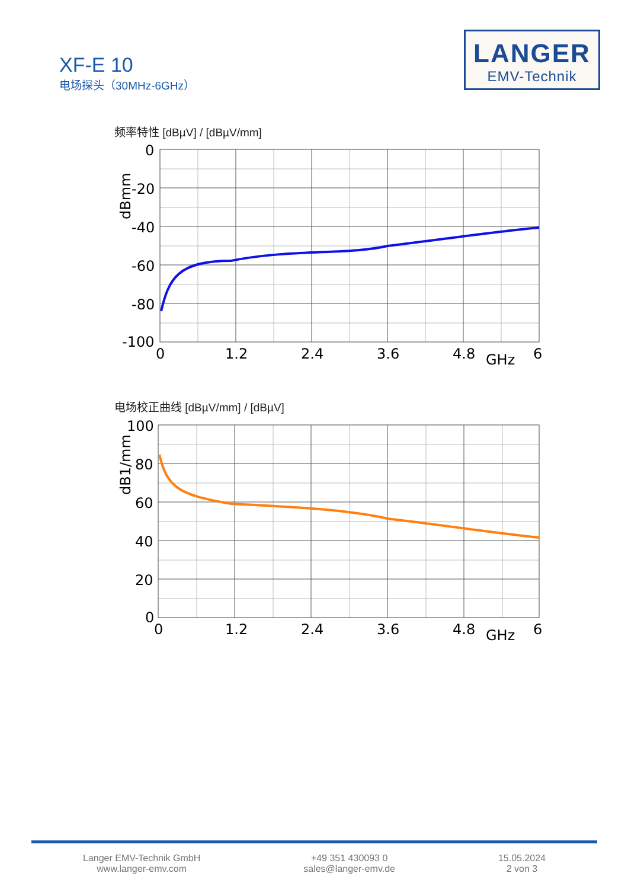XF-E 10
电场探头（30MHz-6GHz）
LANGER
EMV-Technik
频率特性 [dBµV] / [dBµV/mm]
0
-20
-40
-60
-80
-100
0
1.2
2.4
3.6
4.8
GHz
6
dBmm
电场校正曲线 [dBµV/mm] / [dBµV]
100
80
60
40
20
0
0
1.2
2.4
3.6
4.8
GHz
6
dB1/mm
Langer EMV-Technik GmbH
www.langer-emv.com
+49 351 430093 0
sales@langer-emv.de
15.05.2024
2 von 3